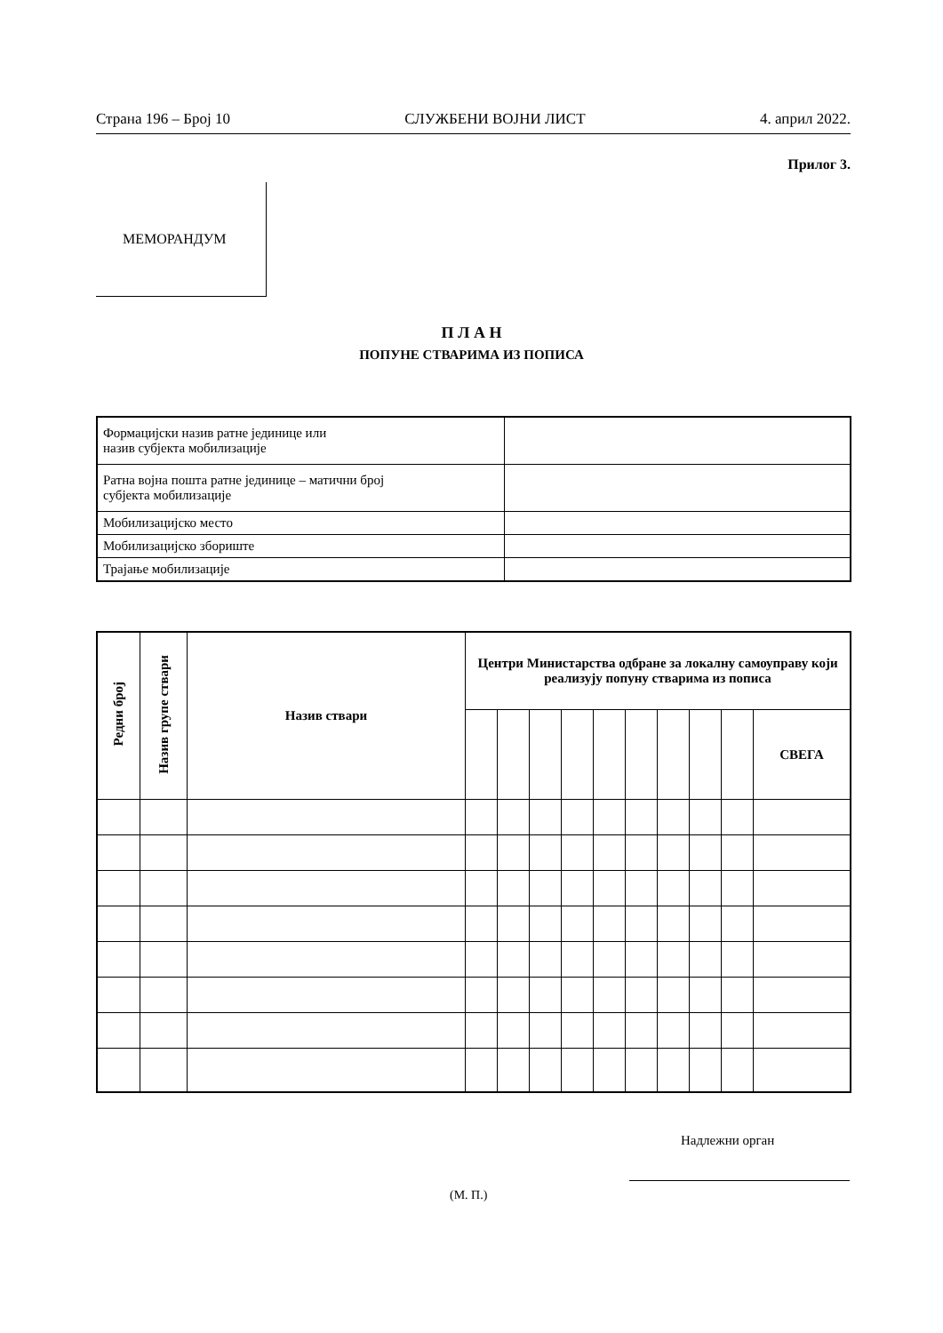Страна 196 – Број 10 СЛУЖБЕНИ ВОЈНИ ЛИСТ 4. април 2022.
Прилог 3.
МЕМОРАНДУМ
П Л А Н
ПОПУНЕ СТВАРИМА ИЗ ПОПИСА
| Формацијски назив ратне јединице или назив субјекта мобилизације | |
| Ратна војна пошта ратне јединице – матични број субјекта мобилизације | |
| Мобилизацијско место | |
| Мобилизацијско збориште | |
| Трајање мобилизације | |
| Редни број | Назив групе ствари | Назив ствари | Центри Министарства одбране за локалну самоуправу који реализују попуну стварима из пописа | | | | | | | | | |
| --- | --- | --- | --- | --- | --- | --- | --- | --- | --- | --- | --- | --- |
| | | | | | | | | | | | | СВЕГА |
Надлежни орган
(М. П.)